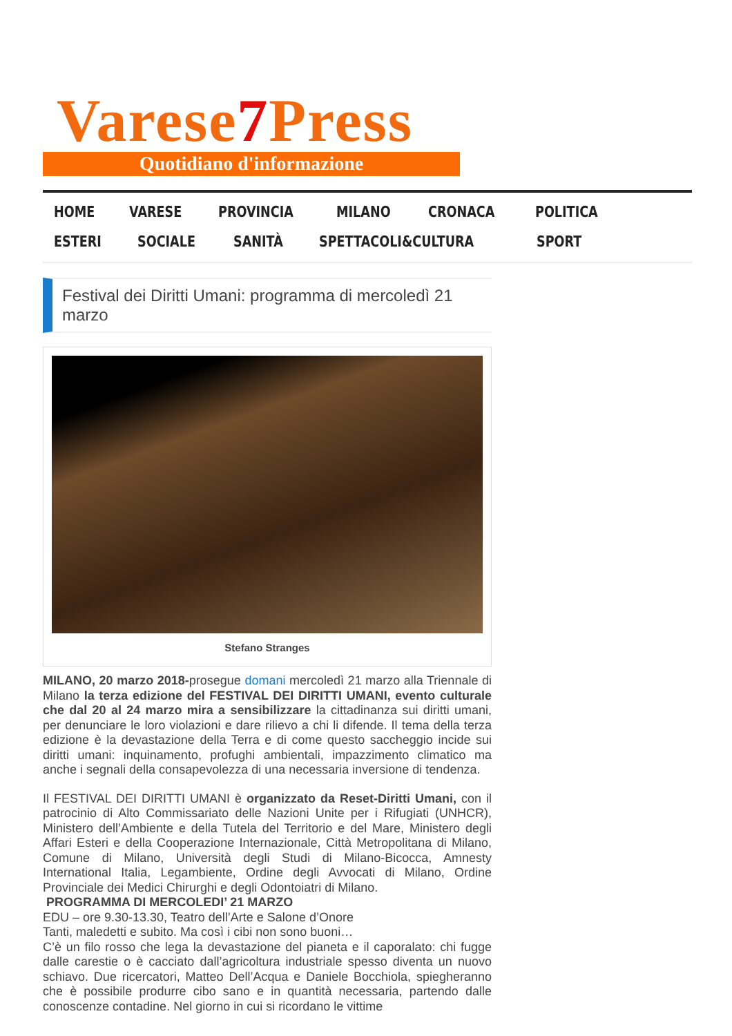Varese7 Press
Quotidiano d'informazione
HOME VARESE PROVINCIA MILANO CRONACA POLITICA ESTERI SOCIALE SANITÀ SPETTACOLI&CULTURA SPORT
Festival dei Diritti Umani: programma di mercoledì 21 marzo
Stefano Stranges
MILANO, 20 marzo 2018-prosegue domani mercoledì 21 marzo alla Triennale di Milano la terza edizione del FESTIVAL DEI DIRITTI UMANI, evento culturale che dal 20 al 24 marzo mira a sensibilizzare la cittadinanza sui diritti umani, per denunciare le loro violazioni e dare rilievo a chi li difende. Il tema della terza edizione è la devastazione della Terra e di come questo saccheggio incide sui diritti umani: inquinamento, profughi ambientali, impazzimento climatico ma anche i segnali della consapevolezza di una necessaria inversione di tendenza.
Il FESTIVAL DEI DIRITTI UMANI è organizzato da Reset-Diritti Umani, con il patrocinio di Alto Commissariato delle Nazioni Unite per i Rifugiati (UNHCR), Ministero dell’Ambiente e della Tutela del Territorio e del Mare, Ministero degli Affari Esteri e della Cooperazione Internazionale, Città Metropolitana di Milano, Comune di Milano, Università degli Studi di Milano-Bicocca, Amnesty International Italia, Legambiente, Ordine degli Avvocati di Milano, Ordine Provinciale dei Medici Chirurghi e degli Odontoiatri di Milano.
PROGRAMMA DI MERCOLEDI’ 21 MARZO
EDU – ore 9.30-13.30, Teatro dell’Arte e Salone d’Onore
Tanti, maledetti e subito. Ma così i cibi non sono buoni…
C’è un filo rosso che lega la devastazione del pianeta e il caporalato: chi fugge dalle carestie o è cacciato dall’agricoltura industriale spesso diventa un nuovo schiavo. Due ricercatori, Matteo Dell’Acqua e Daniele Bocchiola, spiegheranno che è possibile produrre cibo sano e in quantità necessaria, partendo dalle conoscenze contadine. Nel giorno in cui si ricordano le vittime